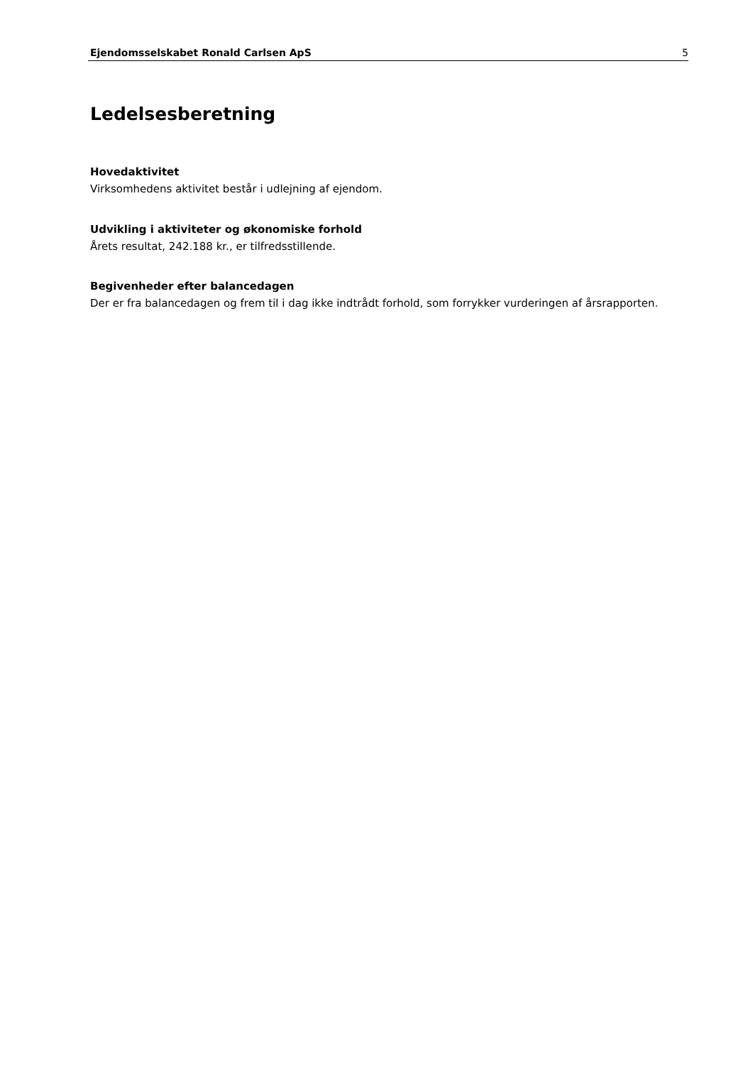Ejendomsselskabet Ronald Carlsen ApS 5
Ledelsesberetning
Hovedaktivitet
Virksomhedens aktivitet består i udlejning af ejendom.
Udvikling i aktiviteter og økonomiske forhold
Årets resultat, 242.188 kr., er tilfredsstillende.
Begivenheder efter balancedagen
Der er fra balancedagen og frem til i dag ikke indtrådt forhold, som forrykker vurderingen af årsrapporten.